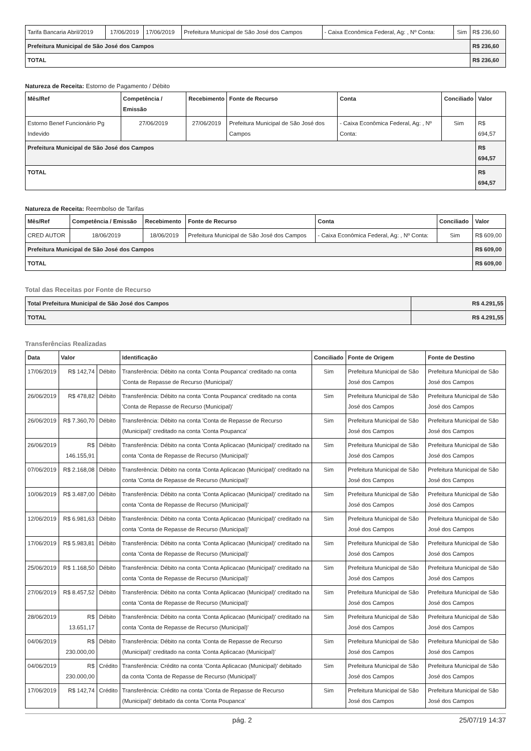| Tarifa Bancaria Abril/2019 | 17/06/2019 | 17/06/2019 | Prefeitura Municipal de São José dos Campos | - Caixa Econômica Federal, Ag: , Nº Conta: | Sim | R$ 236,60 |
| Prefeitura Municipal de São José dos Campos | | | | | | R$ 236,60 |
| TOTAL | | | | | | R$ 236,60 |
Natureza de Receita: Estorno de Pagamento / Débito
| Mês/Ref | Competência / Emissão | Recebimento | Fonte de Recurso | Conta | Conciliado | Valor |
| --- | --- | --- | --- | --- | --- | --- |
| Estorno Benef Funcionário Pg Indevido | 27/06/2019 | 27/06/2019 | Prefeitura Municipal de São José dos Campos | - Caixa Econômica Federal, Ag: , Nº Conta: | Sim | R$ 694,57 |
| Prefeitura Municipal de São José dos Campos | | | | | | R$ 694,57 |
| TOTAL | | | | | | R$ 694,57 |
Natureza de Receita: Reembolso de Tarifas
| Mês/Ref | Competência / Emissão | Recebimento | Fonte de Recurso | Conta | Conciliado | Valor |
| --- | --- | --- | --- | --- | --- | --- |
| CRED AUTOR | 18/06/2019 | 18/06/2019 | Prefeitura Municipal de São José dos Campos | - Caixa Econômica Federal, Ag: , Nº Conta: | Sim | R$ 609,00 |
| Prefeitura Municipal de São José dos Campos | | | | | | R$ 609,00 |
| TOTAL | | | | | | R$ 609,00 |
Total das Receitas por Fonte de Recurso
| Total Prefeitura Municipal de São José dos Campos | R$ 4.291,55 |
| TOTAL | R$ 4.291,55 |
Transferências Realizadas
| Data | Valor | | Identificação | Conciliado | Fonte de Origem | Fonte de Destino |
| --- | --- | --- | --- | --- | --- | --- |
| 17/06/2019 | R$ 142,74 | Débito | Transferência: Débito na conta 'Conta Poupanca' creditado na conta 'Conta de Repasse de Recurso (Municipal)' | Sim | Prefeitura Municipal de São José dos Campos | Prefeitura Municipal de São José dos Campos |
| 26/06/2019 | R$ 478,82 | Débito | Transferência: Débito na conta 'Conta Poupanca' creditado na conta 'Conta de Repasse de Recurso (Municipal)' | Sim | Prefeitura Municipal de São José dos Campos | Prefeitura Municipal de São José dos Campos |
| 26/06/2019 | R$ 7.360,70 | Débito | Transferência: Débito na conta 'Conta de Repasse de Recurso (Municipal)' creditado na conta 'Conta Poupanca' | Sim | Prefeitura Municipal de São José dos Campos | Prefeitura Municipal de São José dos Campos |
| 26/06/2019 | R$ 146.155,91 | Débito | Transferência: Débito na conta 'Conta Aplicacao (Municipal)' creditado na conta 'Conta de Repasse de Recurso (Municipal)' | Sim | Prefeitura Municipal de São José dos Campos | Prefeitura Municipal de São José dos Campos |
| 07/06/2019 | R$ 2.168,08 | Débito | Transferência: Débito na conta 'Conta Aplicacao (Municipal)' creditado na conta 'Conta de Repasse de Recurso (Municipal)' | Sim | Prefeitura Municipal de São José dos Campos | Prefeitura Municipal de São José dos Campos |
| 10/06/2019 | R$ 3.487,00 | Débito | Transferência: Débito na conta 'Conta Aplicacao (Municipal)' creditado na conta 'Conta de Repasse de Recurso (Municipal)' | Sim | Prefeitura Municipal de São José dos Campos | Prefeitura Municipal de São José dos Campos |
| 12/06/2019 | R$ 6.981,63 | Débito | Transferência: Débito na conta 'Conta Aplicacao (Municipal)' creditado na conta 'Conta de Repasse de Recurso (Municipal)' | Sim | Prefeitura Municipal de São José dos Campos | Prefeitura Municipal de São José dos Campos |
| 17/06/2019 | R$ 5.983,81 | Débito | Transferência: Débito na conta 'Conta Aplicacao (Municipal)' creditado na conta 'Conta de Repasse de Recurso (Municipal)' | Sim | Prefeitura Municipal de São José dos Campos | Prefeitura Municipal de São José dos Campos |
| 25/06/2019 | R$ 1.168,50 | Débito | Transferência: Débito na conta 'Conta Aplicacao (Municipal)' creditado na conta 'Conta de Repasse de Recurso (Municipal)' | Sim | Prefeitura Municipal de São José dos Campos | Prefeitura Municipal de São José dos Campos |
| 27/06/2019 | R$ 8.457,52 | Débito | Transferência: Débito na conta 'Conta Aplicacao (Municipal)' creditado na conta 'Conta de Repasse de Recurso (Municipal)' | Sim | Prefeitura Municipal de São José dos Campos | Prefeitura Municipal de São José dos Campos |
| 28/06/2019 | R$ 13.651,17 | Débito | Transferência: Débito na conta 'Conta Aplicacao (Municipal)' creditado na conta 'Conta de Repasse de Recurso (Municipal)' | Sim | Prefeitura Municipal de São José dos Campos | Prefeitura Municipal de São José dos Campos |
| 04/06/2019 | R$ 230.000,00 | Débito | Transferência: Débito na conta 'Conta de Repasse de Recurso (Municipal)' creditado na conta 'Conta Aplicacao (Municipal)' | Sim | Prefeitura Municipal de São José dos Campos | Prefeitura Municipal de São José dos Campos |
| 04/06/2019 | R$ 230.000,00 | Crédito | Transferência: Crédito na conta 'Conta Aplicacao (Municipal)' debitado da conta 'Conta de Repasse de Recurso (Municipal)' | Sim | Prefeitura Municipal de São José dos Campos | Prefeitura Municipal de São José dos Campos |
| 17/06/2019 | R$ 142,74 | Crédito | Transferência: Crédito na conta 'Conta de Repasse de Recurso (Municipal)' debitado da conta 'Conta Poupanca' | Sim | Prefeitura Municipal de São José dos Campos | Prefeitura Municipal de São José dos Campos |
pág. 2 25/07/19 14:37